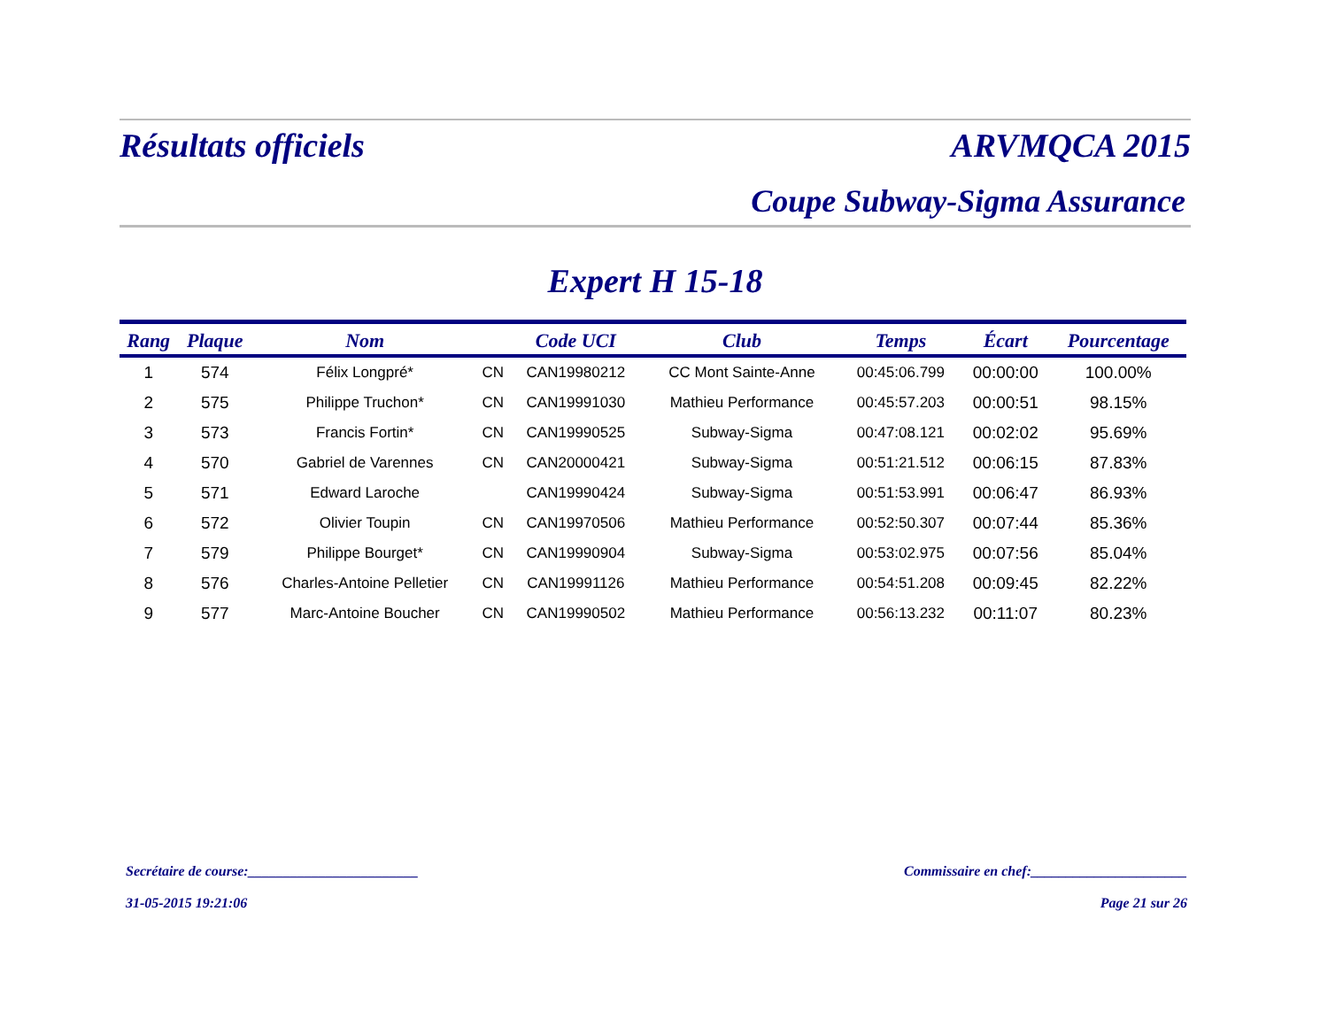Résultats officiels ARVMQCA 2015
Coupe Subway-Sigma Assurance
Expert H 15-18
| Rang | Plaque | Nom | | Code UCI | Club | Temps | Écart | Pourcentage |
| --- | --- | --- | --- | --- | --- | --- | --- | --- |
| 1 | 574 | Félix Longpré* | CN | CAN19980212 | CC Mont Sainte-Anne | 00:45:06.799 | 00:00:00 | 100.00% |
| 2 | 575 | Philippe Truchon* | CN | CAN19991030 | Mathieu Performance | 00:45:57.203 | 00:00:51 | 98.15% |
| 3 | 573 | Francis Fortin* | CN | CAN19990525 | Subway-Sigma | 00:47:08.121 | 00:02:02 | 95.69% |
| 4 | 570 | Gabriel de Varennes | CN | CAN20000421 | Subway-Sigma | 00:51:21.512 | 00:06:15 | 87.83% |
| 5 | 571 | Edward Laroche | | CAN19990424 | Subway-Sigma | 00:51:53.991 | 00:06:47 | 86.93% |
| 6 | 572 | Olivier Toupin | CN | CAN19970506 | Mathieu Performance | 00:52:50.307 | 00:07:44 | 85.36% |
| 7 | 579 | Philippe Bourget* | CN | CAN19990904 | Subway-Sigma | 00:53:02.975 | 00:07:56 | 85.04% |
| 8 | 576 | Charles-Antoine Pelletier | CN | CAN19991126 | Mathieu Performance | 00:54:51.208 | 00:09:45 | 82.22% |
| 9 | 577 | Marc-Antoine Boucher | CN | CAN19990502 | Mathieu Performance | 00:56:13.232 | 00:11:07 | 80.23% |
Secrétaire de course:________________________ Commissaire en chef:______________________
31-05-2015 19:21:06 Page 21 sur 26